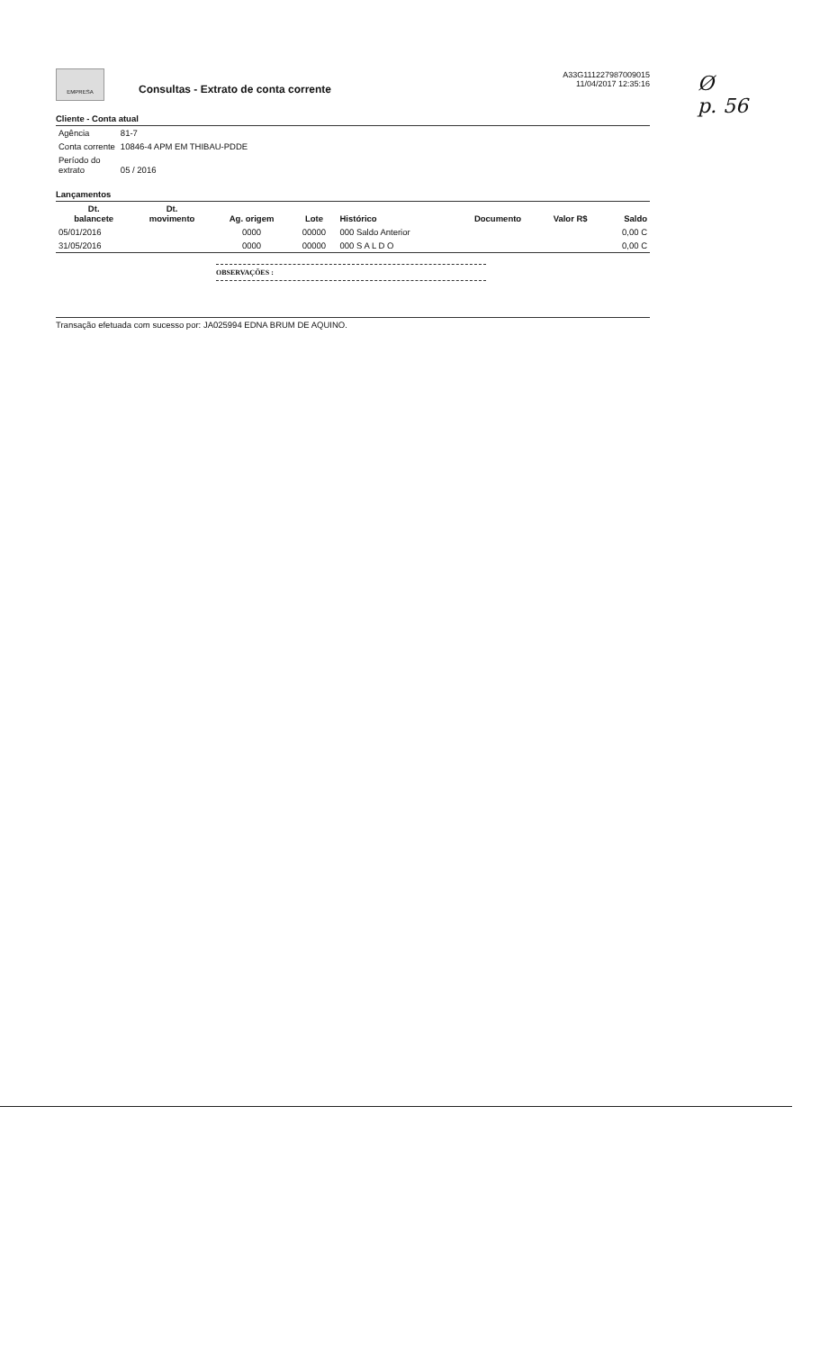Ø
p. 56
EMPRESA
Consultas - Extrato de conta corrente
A33G111227987009015
11/04/2017 12:35:16
Cliente - Conta atual
| Agência | 81-7 |
| Conta corrente | 10846-4 APM EM THIBAU-PDDE |
| Período do extrato | 05 / 2016 |
Lançamentos
| Dt. balancete | Dt. movimento | Ag. origem | Lote | Histórico | Documento | Valor R$ | Saldo |
| --- | --- | --- | --- | --- | --- | --- | --- |
| 05/01/2016 | | 0000 | 00000 | 000 Saldo Anterior | | | 0,00 C |
| 31/05/2016 | | 0000 | 00000 | 000 S A L D O | | | 0,00 C |
OBSERVAÇÕES :
Transação efetuada com sucesso por: JA025994 EDNA BRUM DE AQUINO.